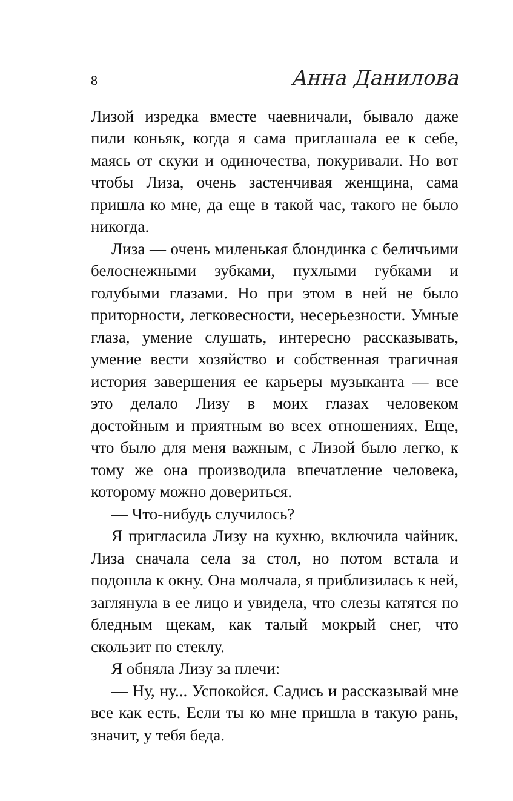8 Анна Данилова
Лизой изредка вместе чаевничали, бывало даже пили коньяк, когда я сама приглашала ее к себе, маясь от скуки и одиночества, покуривали. Но вот чтобы Лиза, очень застенчивая женщина, сама пришла ко мне, да еще в такой час, такого не было никогда.
Лиза — очень миленькая блондинка с беличьими белоснежными зубками, пухлыми губками и голубыми глазами. Но при этом в ней не было приторности, легковесности, несерьезности. Умные глаза, умение слушать, интересно рассказывать, умение вести хозяйство и собственная трагичная история завершения ее карьеры музыканта — все это делало Лизу в моих глазах человеком достойным и приятным во всех отношениях. Еще, что было для меня важным, с Лизой было легко, к тому же она производила впечатление человека, которому можно довериться.
— Что-нибудь случилось?
Я пригласила Лизу на кухню, включила чайник. Лиза сначала села за стол, но потом встала и подошла к окну. Она молчала, я приблизилась к ней, заглянула в ее лицо и увидела, что слезы катятся по бледным щекам, как талый мокрый снег, что скользит по стеклу.
Я обняла Лизу за плечи:
— Ну, ну... Успокойся. Садись и рассказывай мне все как есть. Если ты ко мне пришла в такую рань, значит, у тебя беда.